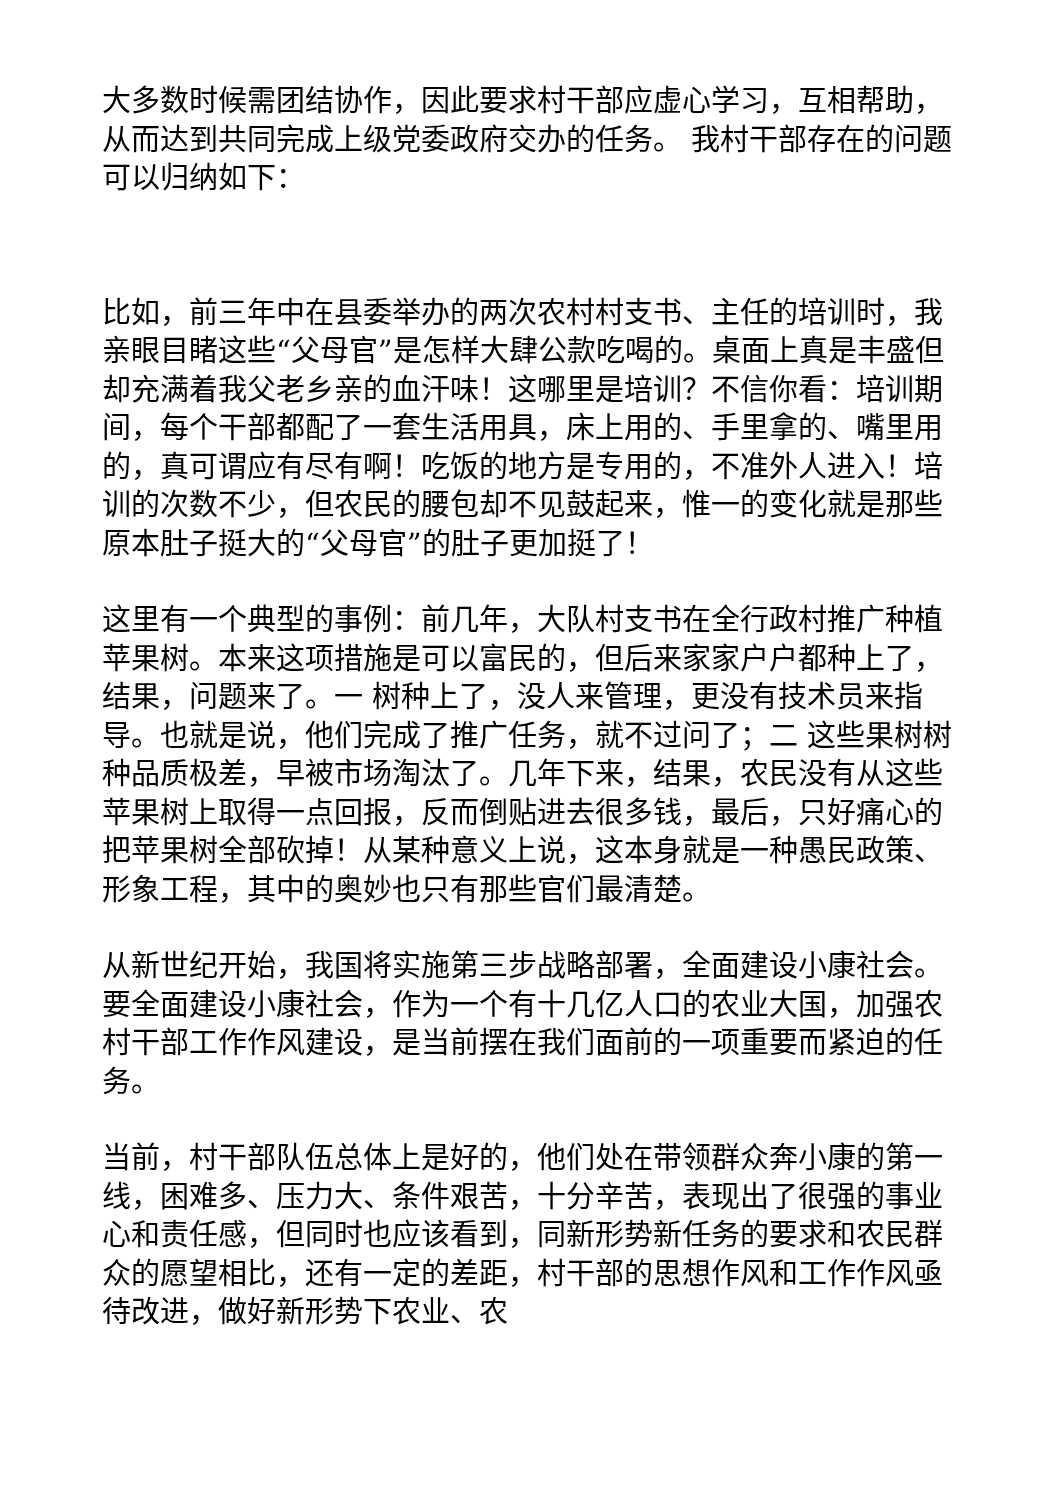大多数时候需团结协作，因此要求村干部应虚心学习，互相帮助，从而达到共同完成上级党委政府交办的任务。 我村干部存在的问题可以归纳如下：
比如，前三年中在县委举办的两次农村村支书、主任的培训时，我亲眼目睹这些“父母官”是怎样大肆公款吃喝的。桌面上真是丰盛但却充满着我父老乡亲的血汗味！这哪里是培训？不信你看：培训期间，每个干部都配了一套生活用具，床上用的、手里拿的、嘴里用的，真可谓应有尽有啊！吃饭的地方是专用的，不准外人进入！培训的次数不少，但农民的腰包却不见鼓起来，惟一的变化就是那些原本肚子挺大的“父母官”的肚子更加挺了！
这里有一个典型的事例：前几年，大队村支书在全行政村推广种植苹果树。本来这项措施是可以富民的，但后来家家户户都种上了，结果，问题来了。一 树种上了，没人来管理，更没有技术员来指导。也就是说，他们完成了推广任务，就不过问了；二 这些果树树种品质极差，早被市场淘汰了。几年下来，结果，农民没有从这些苹果树上取得一点回报，反而倒贴进去很多钱，最后，只好痛心的把苹果树全部砍掉！从某种意义上说，这本身就是一种愚民政策、形象工程，其中的奥妙也只有那些官们最清楚。
从新世纪开始，我国将实施第三步战略部署，全面建设小康社会。要全面建设小康社会，作为一个有十几亿人口的农业大国，加强农村干部工作作风建设，是当前摆在我们面前的一项重要而紧迫的任务。
当前，村干部队伍总体上是好的，他们处在带领群众奔小康的第一线，困难多、压力大、条件艰苦，十分辛苦，表现出了很强的事业心和责任感，但同时也应该看到，同新形势新任务的要求和农民群众的愿望相比，还有一定的差距，村干部的思想作风和工作作风亟待改进，做好新形势下农业、农